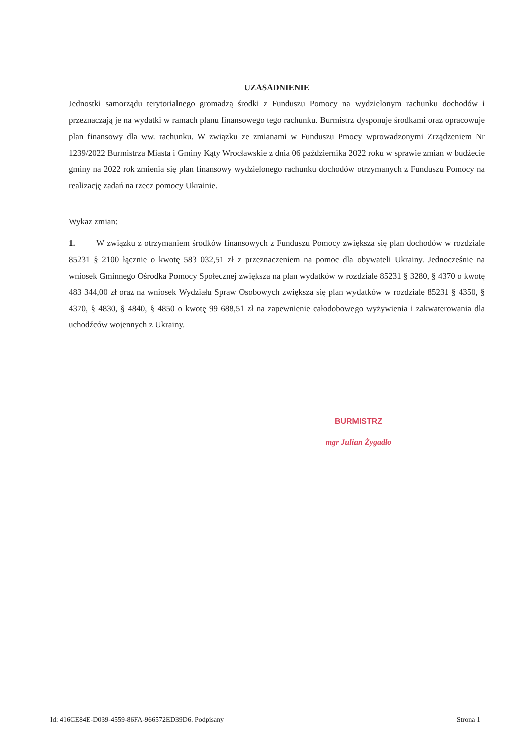UZASADNIENIE
Jednostki samorządu terytorialnego gromadzą środki z Funduszu Pomocy na wydzielonym rachunku dochodów i przeznaczają je na wydatki w ramach planu finansowego tego rachunku. Burmistrz dysponuje środkami oraz opracowuje plan finansowy dla ww. rachunku. W związku ze zmianami w Funduszu Pmocy wprowadzonymi Zrządzeniem Nr 1239/2022 Burmistrza Miasta i Gminy Kąty Wrocławskie z dnia 06 października 2022 roku w sprawie zmian w budżecie gminy na 2022 rok zmienia się plan finansowy wydzielonego rachunku dochodów otrzymanych z Funduszu Pomocy na realizację zadań na rzecz pomocy Ukrainie.
Wykaz zmian:
1. W związku z otrzymaniem środków finansowych z Funduszu Pomocy zwiększa się plan dochodów w rozdziale 85231 § 2100 łącznie o kwotę 583 032,51 zł z przeznaczeniem na pomoc dla obywateli Ukrainy. Jednocześnie na wniosek Gminnego Ośrodka Pomocy Społecznej zwiększa na plan wydatków w rozdziale 85231 § 3280, § 4370 o kwotę 483 344,00 zł oraz na wniosek Wydziału Spraw Osobowych zwiększa się plan wydatków w rozdziale 85231 § 4350, § 4370, § 4830, § 4840, § 4850 o kwotę 99 688,51 zł na zapewnienie całodobowego wyżywienia i zakwaterowania dla uchodźców wojennych z Ukrainy.
BURMISTRZ
mgr Julian Żygadło
Id: 416CE84E-D039-4559-86FA-966572ED39D6. Podpisany Strona 1